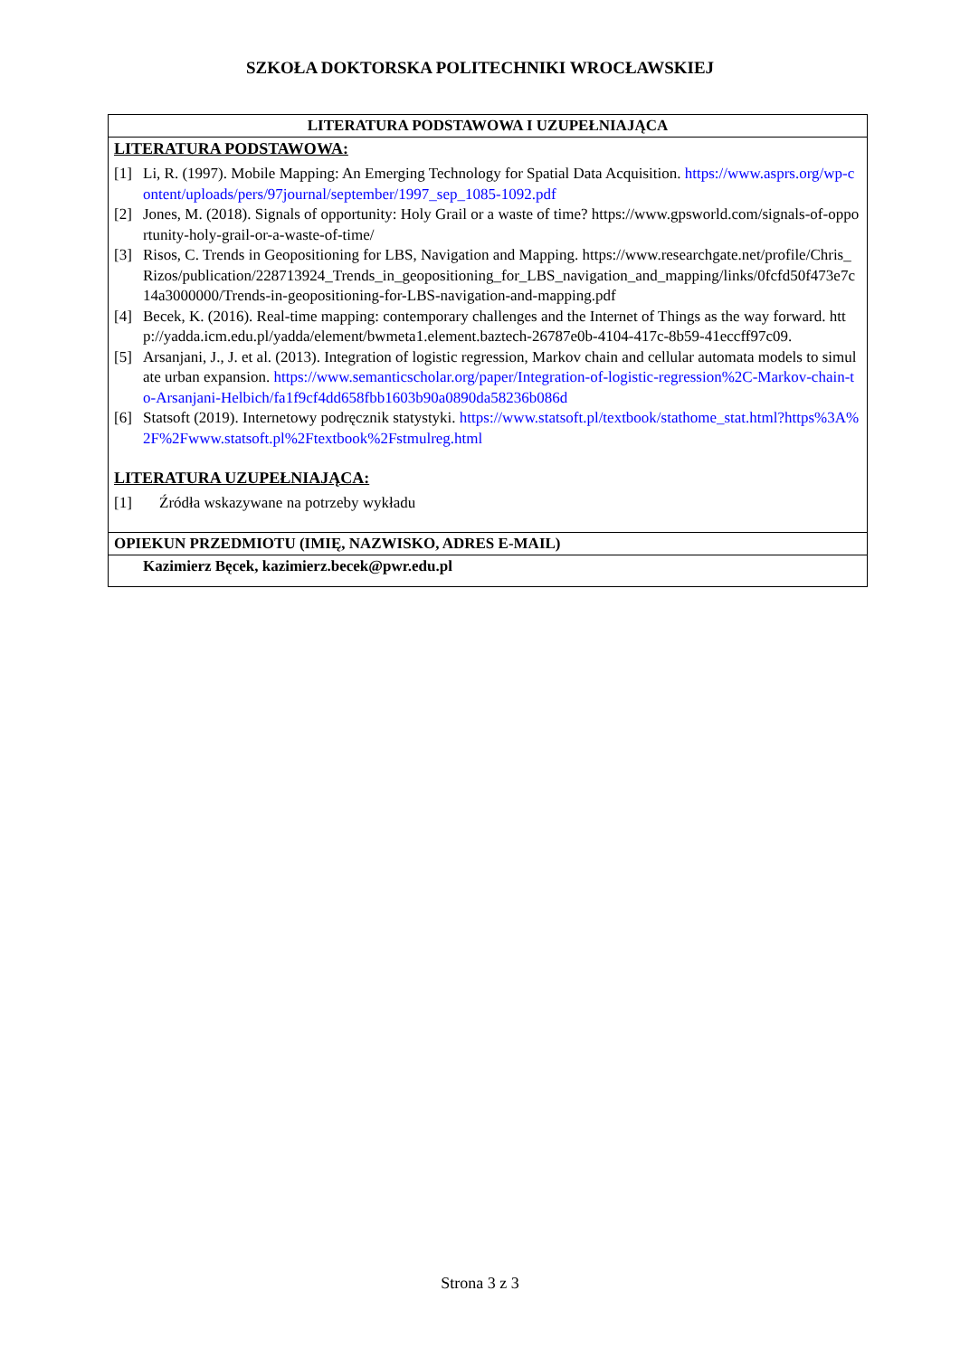SZKOŁA DOKTORSKA POLITECHNIKI WROCŁAWSKIEJ
| LITERATURA PODSTAWOWA I UZUPEŁNIAJĄCA |
| --- |
| LITERATURA PODSTAWOWA: [1] Li, R. (1997). Mobile Mapping: An Emerging Technology for Spatial Data Acquisition. https://www.asprs.org/wp-content/uploads/pers/97journal/september/1997_sep_1085-1092.pdf [2] Jones, M. (2018). Signals of opportunity: Holy Grail or a waste of time? https://www.gpsworld.com/signals-of-opportunity-holy-grail-or-a-waste-of-time/ [3] Risos, C. Trends in Geopositioning for LBS, Navigation and Mapping. https://www.researchgate.net/profile/Chris_Rizos/publication/228713924_Trends_in_geopositioning_for_LBS_navigation_and_mapping/links/0fcfd50f473e7c14a3000000/Trends-in-geopositioning-for-LBS-navigation-and-mapping.pdf [4] Becek, K. (2016). Real-time mapping: contemporary challenges and the Internet of Things as the way forward. http://yadda.icm.edu.pl/yadda/element/bwmeta1.element.baztech-26787e0b-4104-417c-8b59-41eccff97c09. [5] Arsanjani, J., J. et al. (2013). Integration of logistic regression, Markov chain and cellular automata models to simulate urban expansion. https://www.semanticscholar.org/paper/Integration-of-logistic-regression%2C-Markov-chain-to-Arsanjani-Helbich/fa1f9cf4dd658fbb1603b90a0890da58236b086d [6] Statsoft (2019). Internetowy podręcznik statystyki. https://www.statsoft.pl/textbook/stathome_stat.html?https%3A%2F%2Fwww.statsoft.pl%2Ftextbook%2Fstmulreg.html LITERATURA UZUPEŁNIAJĄCA: [1] Źródła wskazywane na potrzeby wykładu |
| OPIEKUN PRZEDMIOTU (IMIĘ, NAZWISKO, ADRES E-MAIL) |
| Kazimierz Bęcek, kazimierz.becek@pwr.edu.pl |
Strona 3 z 3